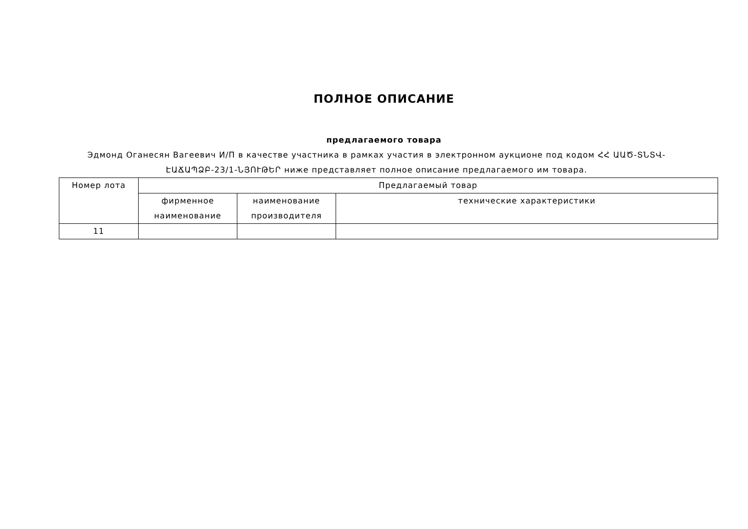ПОЛНОЕ ОПИСАНИЕ
предлагаемого товара
Эдмонд Оганесян Вагеевич И/П в качестве участника в рамках участия в электронном аукционе под кодом ՀՀ ԱԱԾ-ՏՆՏՎ-ԷԱՃԱՊՁԲ-23/1-ՆՅՈՒԹԵՐ ниже представляет полное описание предлагаемого им товара.
| Номер лота | Предлагаемый товар | | |
| --- | --- | --- | --- |
| | фирменное наименование | наименование производителя | технические характеристики |
| 11 | | | |